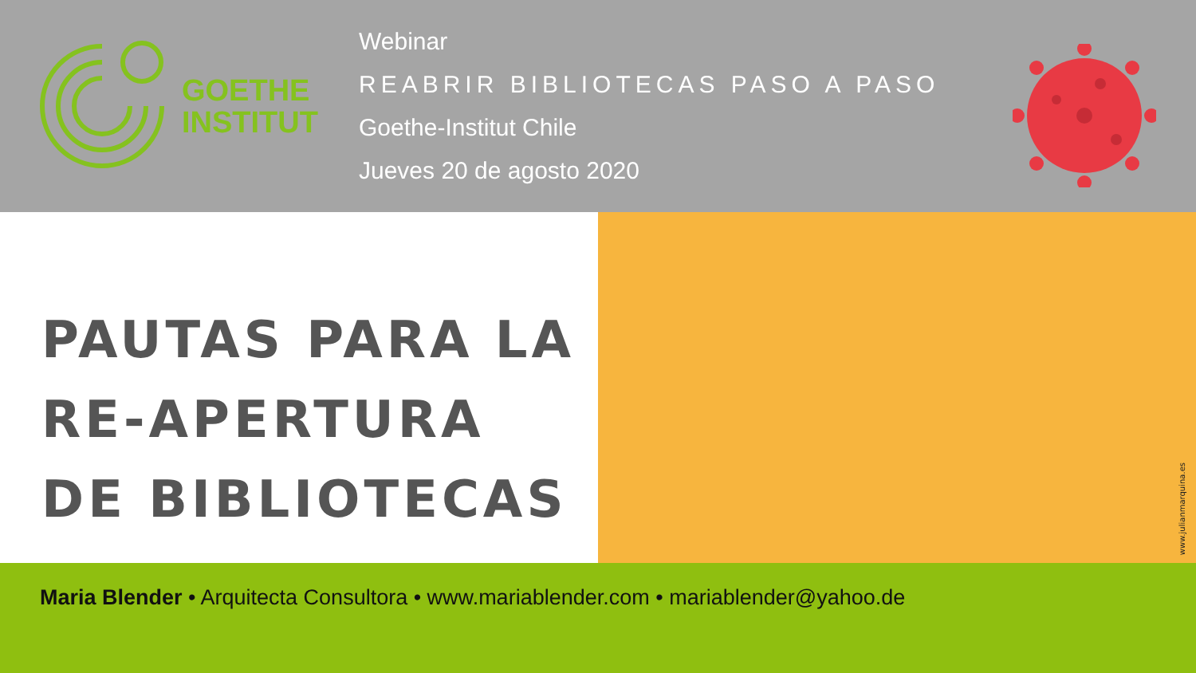GOETHE
INSTITUT
Webinar
REABRIR BIBLIOTECAS PASO A PASO
Goethe-Institut Chile
Jueves 20 de agosto 2020
PAUTAS PARA LA
RE-APERTURA
DE BIBLIOTECAS
www.julianmarquina.es
Maria Blender • Arquitecta Consultora • www.mariablender.com • mariablender@yahoo.de